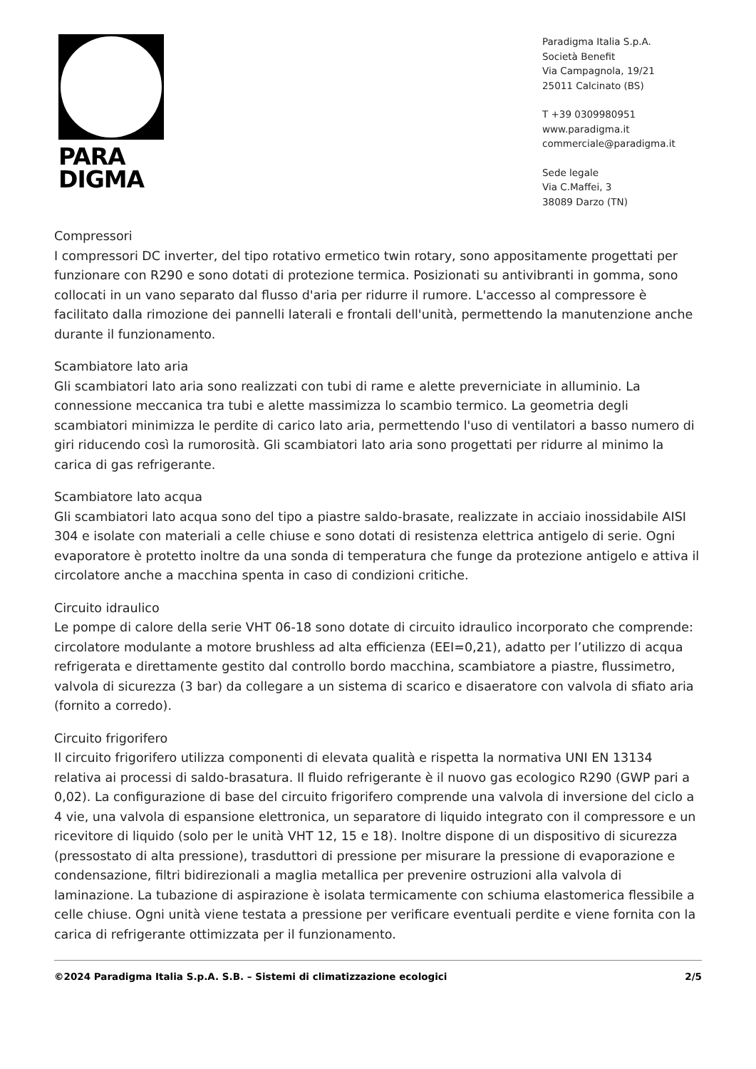PARA
DIGMA
Paradigma Italia S.p.A.
Società Benefit
Via Campagnola, 19/21
25011 Calcinato (BS)
T +39 0309980951
www.paradigma.it
commerciale@paradigma.it
Sede legale
Via C.Maffei, 3
38089 Darzo (TN)
Compressori
I compressori DC inverter, del tipo rotativo ermetico twin rotary, sono appositamente progettati per funzionare con R290 e sono dotati di protezione termica. Posizionati su antivibranti in gomma, sono collocati in un vano separato dal flusso d'aria per ridurre il rumore. L'accesso al compressore è facilitato dalla rimozione dei pannelli laterali e frontali dell'unità, permettendo la manutenzione anche durante il funzionamento.
Scambiatore lato aria
Gli scambiatori lato aria sono realizzati con tubi di rame e alette preverniciate in alluminio. La connessione meccanica tra tubi e alette massimizza lo scambio termico. La geometria degli scambiatori minimizza le perdite di carico lato aria, permettendo l'uso di ventilatori a basso numero di giri riducendo così la rumorosità. Gli scambiatori lato aria sono progettati per ridurre al minimo la carica di gas refrigerante.
Scambiatore lato acqua
Gli scambiatori lato acqua sono del tipo a piastre saldo-brasate, realizzate in acciaio inossidabile AISI 304 e isolate con materiali a celle chiuse e sono dotati di resistenza elettrica antigelo di serie. Ogni evaporatore è protetto inoltre da una sonda di temperatura che funge da protezione antigelo e attiva il circolatore anche a macchina spenta in caso di condizioni critiche.
Circuito idraulico
Le pompe di calore della serie VHT 06-18 sono dotate di circuito idraulico incorporato che comprende: circolatore modulante a motore brushless ad alta efficienza (EEI=0,21), adatto per l’utilizzo di acqua refrigerata e direttamente gestito dal controllo bordo macchina, scambiatore a piastre, flussimetro, valvola di sicurezza (3 bar) da collegare a un sistema di scarico e disaeratore con valvola di sfiato aria (fornito a corredo).
Circuito frigorifero
Il circuito frigorifero utilizza componenti di elevata qualità e rispetta la normativa UNI EN 13134 relativa ai processi di saldo-brasatura. Il fluido refrigerante è il nuovo gas ecologico R290 (GWP pari a 0,02). La configurazione di base del circuito frigorifero comprende una valvola di inversione del ciclo a 4 vie, una valvola di espansione elettronica, un separatore di liquido integrato con il compressore e un ricevitore di liquido (solo per le unità VHT 12, 15 e 18). Inoltre dispone di un dispositivo di sicurezza (pressostato di alta pressione), trasduttori di pressione per misurare la pressione di evaporazione e condensazione, filtri bidirezionali a maglia metallica per prevenire ostruzioni alla valvola di laminazione. La tubazione di aspirazione è isolata termicamente con schiuma elastomerica flessibile a celle chiuse. Ogni unità viene testata a pressione per verificare eventuali perdite e viene fornita con la carica di refrigerante ottimizzata per il funzionamento.
©2024 Paradigma Italia S.p.A. S.B. – Sistemi di climatizzazione ecologici 2/5